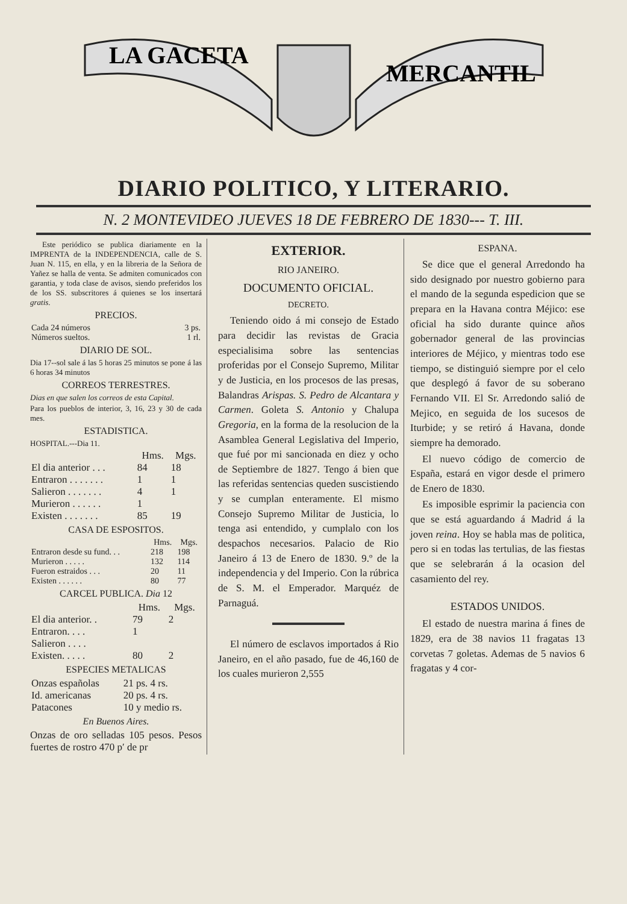LA GACETA
MERCANTIL
DIARIO POLITICO, Y LITERARIO.
N. 2 MONTEVIDEO JUEVES 18 DE FEBRERO DE 1830--- T. III.
Este periódico se publica diariamente en la IMPRENTA de la INDEPENDENCIA, calle de S. Juan N. 115, en ella, y en la libreria de la Señora de Yañez se halla de venta. Se admiten comunicados con garantia, y toda clase de avisos, siendo preferidos los de los SS. subscritores á quienes se los insertará gratis.
PRECIOS.
| Cada 24 números | 3 ps. |
| Números sueltos. | 1 rl. |
DIARIO DE SOL.
Dia 17--sol sale á las 5 horas 25 minutos se pone á las 6 horas 34 minutos
CORREOS TERRESTRES.
Dias en que salen los correos de esta Capital.
Para los pueblos de interior, 3, 16, 23 y 30 de cada mes.
ESTADISTICA.
HOSPITAL.---Dia 11.
| | Hms. | Mgs. |
| --- | --- | --- |
| El dia anterior . . . | 84 | 18 |
| Entraron . . . . . . . | 1 | 1 |
| Salieron . . . . . . . | 4 | 1 |
| Murieron . . . . . . | 1 | |
| Existen . . . . . . . | 85 | 19 |
CASA DE ESPOSITOS.
| | Hms. | Mgs. |
| --- | --- | --- |
| Entraron desde su fund. . . | 218 | 198 |
| Murieron . . . . . | 132 | 114 |
| Fueron estraidos . . . | 20 | 11 |
| Existen . . . . . . | 80 | 77 |
CARCEL PUBLICA. Dia 12
| | Hms. | Mgs. |
| --- | --- | --- |
| El dia anterior. . | 79 | 2 |
| Entraron. . . . | 1 | |
| Salieron . . . . | | |
| Existen. . . . . | 80 | 2 |
ESPECIES METALICAS
| Onzas españolas | 21 ps. 4 rs. |
| Id. americanas | 20 ps. 4 rs. |
| Patacones | 10 y medio rs. |
En Buenos Aires.
Onzas de oro selladas 105 pesos. Pesos fuertes de rostro 470 p′ de pr
EXTERIOR.
RIO JANEIRO.
DOCUMENTO OFICIAL.
DECRETO.
Teniendo oido á mi consejo de Estado para decidir las revistas de Gracia especialisima sobre las sentencias proferidas por el Consejo Supremo, Militar y de Justicia, en los procesos de las presas, Balandras Arispas. S. Pedro de Alcantara y Carmen. Goleta S. Antonio y Chalupa Gregoria, en la forma de la resolucion de la Asamblea General Legislativa del Imperio, que fué por mi sancionada en diez y ocho de Septiembre de 1827. Tengo á bien que las referidas sentencias queden suscistiendo y se cumplan enteramente. El mismo Consejo Supremo Militar de Justicia, lo tenga asi entendido, y cumplalo con los despachos necesarios. Palacio de Rio Janeiro á 13 de Enero de 1830. 9.º de la independencia y del Imperio. Con la rúbrica de S. M. el Emperador. Marquéz de Parnaguá.
El número de esclavos importados á Rio Janeiro, en el año pasado, fue de 46,160 de los cuales murieron 2,555
ESPANA.
Se dice que el general Arredondo ha sido designado por nuestro gobierno para el mando de la segunda espedicion que se prepara en la Havana contra Méjico: ese oficial ha sido durante quince años gobernador general de las provincias interiores de Méjico, y mientras todo ese tiempo, se distinguió siempre por el celo que desplegó á favor de su soberano Fernando VII. El Sr. Arredondo salió de Mejico, en seguida de los sucesos de Iturbide; y se retiró á Havana, donde siempre ha demorado.
El nuevo código de comercio de España, estará en vigor desde el primero de Enero de 1830.
Es imposible esprimir la paciencia con que se está aguardando á Madrid á la joven reina. Hoy se habla mas de politica, pero si en todas las tertulias, de las fiestas que se selebrarán á la ocasion del casamiento del rey.
ESTADOS UNIDOS.
El estado de nuestra marina á fines de 1829, era de 38 navios 11 fragatas 13 corvetas 7 goletas. Ademas de 5 navios 6 fragatas y 4 cor-